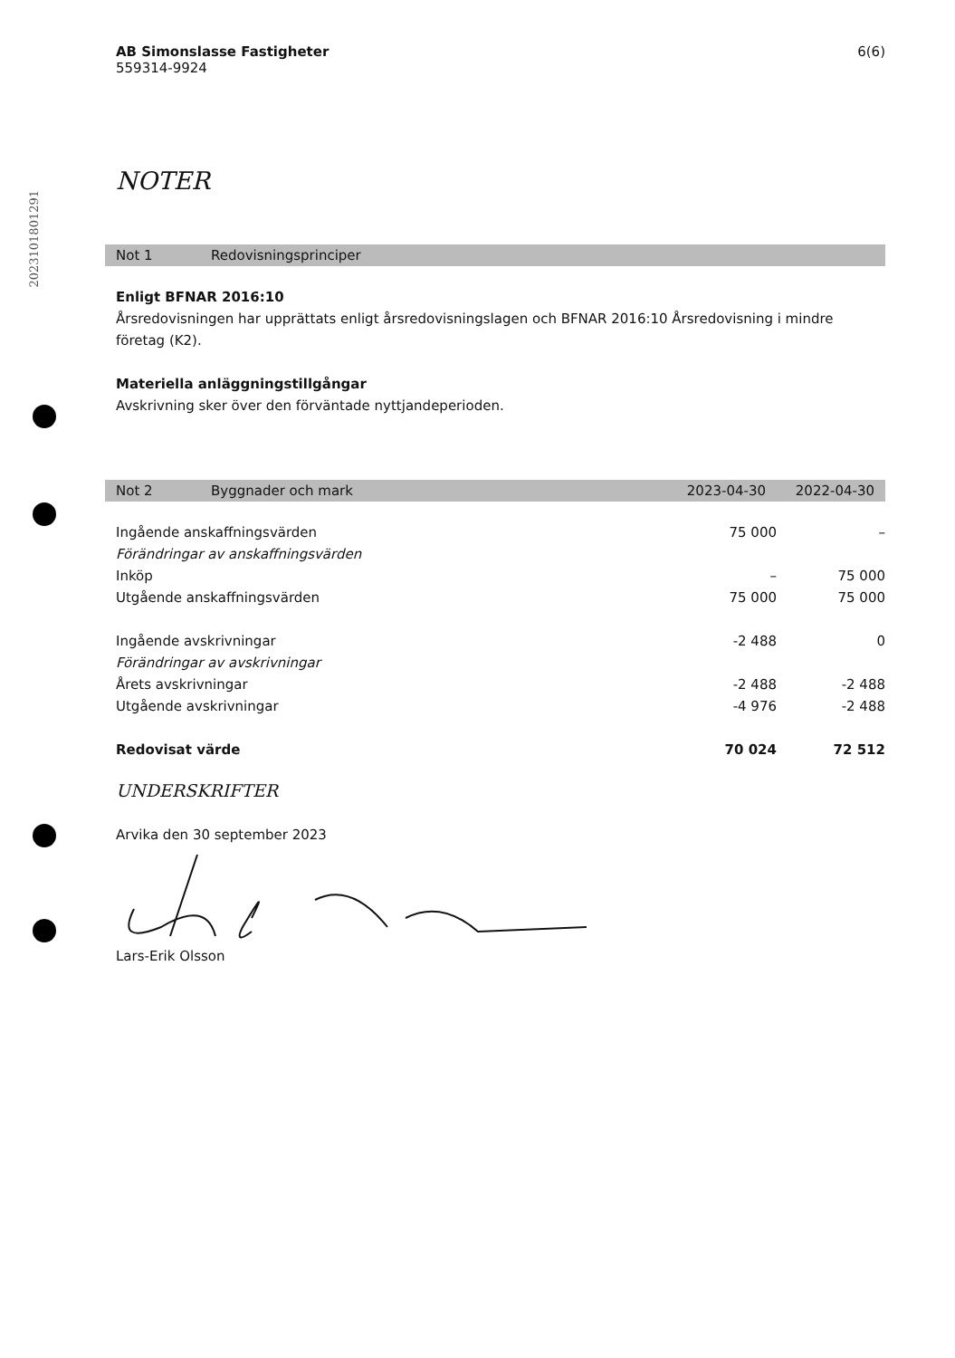20231018012​91
AB Simonslasse Fastigheter
559314-9924
6(6)
NOTER
| Not 1 | Redovisningsprinciper |
| --- | --- |
Enligt BFNAR 2016:10
Årsredovisningen har upprättats enligt årsredovisningslagen och BFNAR 2016:10 Årsredovisning i mindre företag (K2).
Materiella anläggningstillgångar
Avskrivning sker över den förväntade nyttjandeperioden.
| Not 2 | Byggnader och mark | 2023-04-30 | 2022-04-30 |
| --- | --- | --- | --- |
| Ingående anskaffningsvärden | 75 000 | – |
| Förändringar av anskaffningsvärden | | |
| Inköp | – | 75 000 |
| Utgående anskaffningsvärden | 75 000 | 75 000 |
| Ingående avskrivningar | -2 488 | 0 |
| Förändringar av avskrivningar | | |
| Årets avskrivningar | -2 488 | -2 488 |
| Utgående avskrivningar | -4 976 | -2 488 |
| Redovisat värde | 70 024 | 72 512 |
UNDERSKRIFTER
Arvika den 30 september 2023
Lars-Erik Olsson